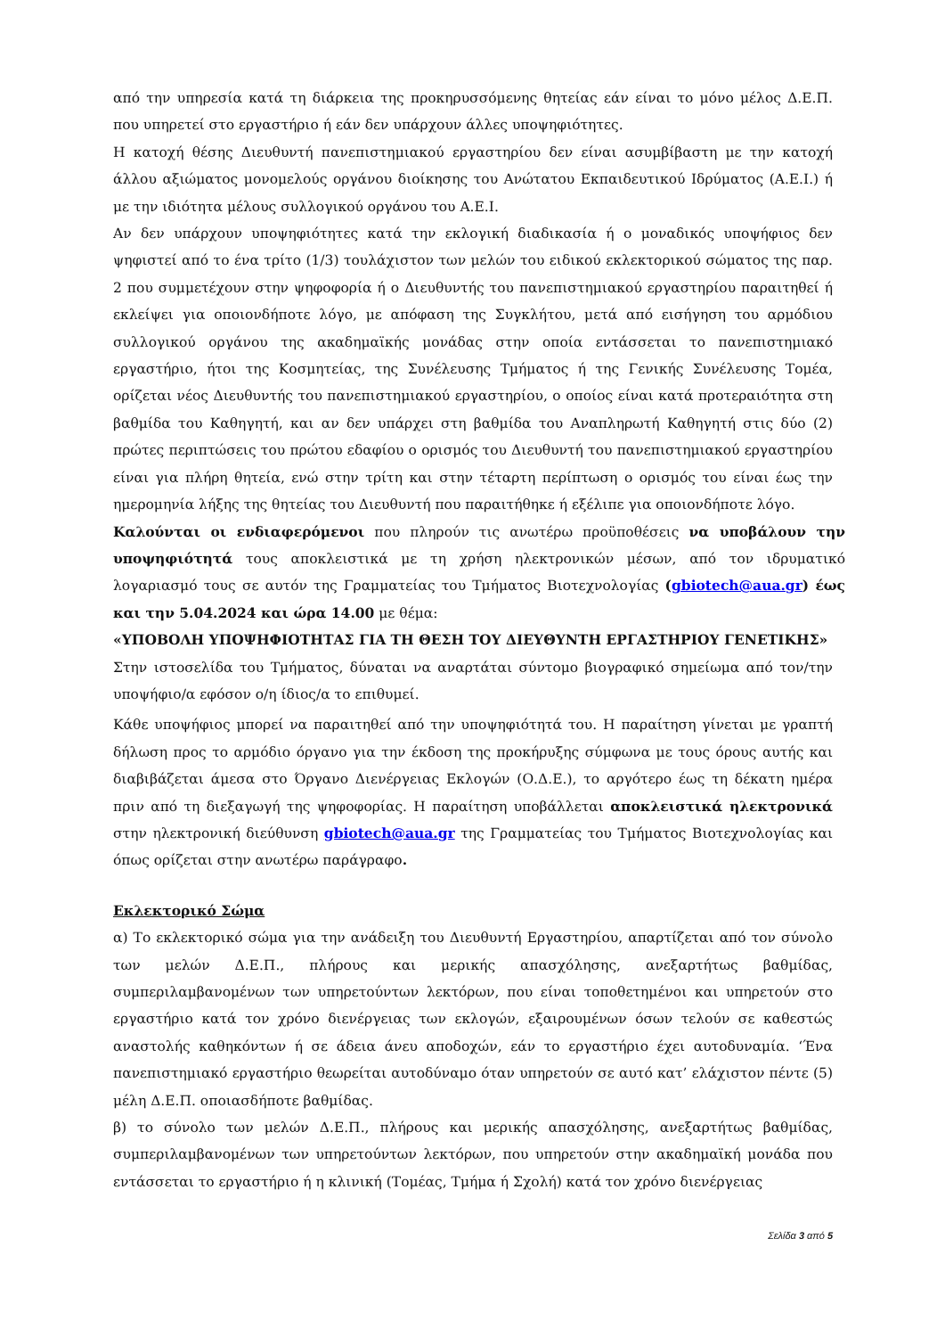από την υπηρεσία κατά τη διάρκεια της προκηρυσσόμενης θητείας εάν είναι το μόνο μέλος Δ.Ε.Π. που υπηρετεί στο εργαστήριο ή εάν δεν υπάρχουν άλλες υποψηφιότητες.
Η κατοχή θέσης Διευθυντή πανεπιστημιακού εργαστηρίου δεν είναι ασυμβίβαστη με την κατοχή άλλου αξιώματος μονομελούς οργάνου διοίκησης του Ανώτατου Εκπαιδευτικού Ιδρύματος (Α.Ε.Ι.) ή με την ιδιότητα μέλους συλλογικού οργάνου του Α.Ε.Ι.
Αν δεν υπάρχουν υποψηφιότητες κατά την εκλογική διαδικασία ή ο μοναδικός υποψήφιος δεν ψηφιστεί από το ένα τρίτο (1/3) τουλάχιστον των μελών του ειδικού εκλεκτορικού σώματος της παρ. 2 που συμμετέχουν στην ψηφοφορία ή ο Διευθυντής του πανεπιστημιακού εργαστηρίου παραιτηθεί ή εκλείψει για οποιονδήποτε λόγο, με απόφαση της Συγκλήτου, μετά από εισήγηση του αρμόδιου συλλογικού οργάνου της ακαδημαϊκής μονάδας στην οποία εντάσσεται το πανεπιστημιακό εργαστήριο, ήτοι της Κοσμητείας, της Συνέλευσης Τμήματος ή της Γενικής Συνέλευσης Τομέα, ορίζεται νέος Διευθυντής του πανεπιστημιακού εργαστηρίου, ο οποίος είναι κατά προτεραιότητα στη βαθμίδα του Καθηγητή, και αν δεν υπάρχει στη βαθμίδα του Αναπληρωτή Καθηγητή στις δύο (2) πρώτες περιπτώσεις του πρώτου εδαφίου ο ορισμός του Διευθυντή του πανεπιστημιακού εργαστηρίου είναι για πλήρη θητεία, ενώ στην τρίτη και στην τέταρτη περίπτωση ο ορισμός του είναι έως την ημερομηνία λήξης της θητείας του Διευθυντή που παραιτήθηκε ή εξέλιπε για οποιονδήποτε λόγο.
Καλούνται οι ενδιαφερόμενοι που πληρούν τις ανωτέρω προϋποθέσεις να υποβάλουν την υποψηφιότητά τους αποκλειστικά με τη χρήση ηλεκτρονικών μέσων, από τον ιδρυματικό λογαριασμό τους σε αυτόν της Γραμματείας του Τμήματος Βιοτεχνολογίας (gbiotech@aua.gr) έως και την 5.04.2024 και ώρα 14.00 με θέμα:
«ΥΠΟΒΟΛΗ ΥΠΟΨΗΦΙΟΤΗΤΑΣ ΓΙΑ ΤΗ ΘΕΣΗ ΤΟΥ ΔΙΕΥΘΥΝΤΗ ΕΡΓΑΣΤΗΡΙΟΥ ΓΕΝΕΤΙΚΗΣ»
Στην ιστοσελίδα του Τμήματος, δύναται να αναρτάται σύντομο βιογραφικό σημείωμα από τον/την υποψήφιο/α εφόσον ο/η ίδιος/α το επιθυμεί.
Κάθε υποψήφιος μπορεί να παραιτηθεί από την υποψηφιότητά του. Η παραίτηση γίνεται με γραπτή δήλωση προς το αρμόδιο όργανο για την έκδοση της προκήρυξης σύμφωνα με τους όρους αυτής και διαβιβάζεται άμεσα στο Όργανο Διενέργειας Εκλογών (Ο.Δ.Ε.), το αργότερο έως τη δέκατη ημέρα πριν από τη διεξαγωγή της ψηφοφορίας. Η παραίτηση υποβάλλεται αποκλειστικά ηλεκτρονικά στην ηλεκτρονική διεύθυνση gbiotech@aua.gr της Γραμματείας του Τμήματος Βιοτεχνολογίας και όπως ορίζεται στην ανωτέρω παράγραφο.
Εκλεκτορικό Σώμα
α) Το εκλεκτορικό σώμα για την ανάδειξη του Διευθυντή Εργαστηρίου, απαρτίζεται από τον σύνολο των μελών Δ.Ε.Π., πλήρους και μερικής απασχόλησης, ανεξαρτήτως βαθμίδας, συμπεριλαμβανομένων των υπηρετούντων λεκτόρων, που είναι τοποθετημένοι και υπηρετούν στο εργαστήριο κατά τον χρόνο διενέργειας των εκλογών, εξαιρουμένων όσων τελούν σε καθεστώς αναστολής καθηκόντων ή σε άδεια άνευ αποδοχών, εάν το εργαστήριο έχει αυτοδυναμία. ‘Ένα πανεπιστημιακό εργαστήριο θεωρείται αυτοδύναμο όταν υπηρετούν σε αυτό κατ’ ελάχιστον πέντε (5) μέλη Δ.Ε.Π. οποιασδήποτε βαθμίδας.
β) το σύνολο των μελών Δ.Ε.Π., πλήρους και μερικής απασχόλησης, ανεξαρτήτως βαθμίδας, συμπεριλαμβανομένων των υπηρετούντων λεκτόρων, που υπηρετούν στην ακαδημαϊκή μονάδα που εντάσσεται το εργαστήριο ή η κλινική (Τομέας, Τμήμα ή Σχολή) κατά τον χρόνο διενέργειας
Σελίδα 3 από 5